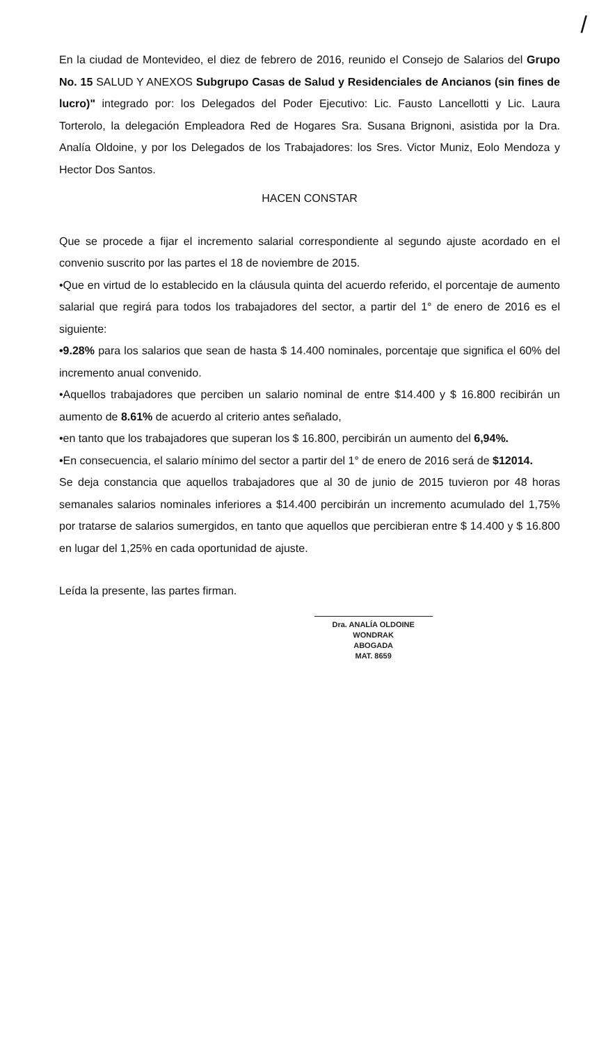/
En la ciudad de Montevideo, el diez de febrero de 2016, reunido el Consejo de Salarios del Grupo No. 15 SALUD Y ANEXOS Subgrupo Casas de Salud y Residenciales de Ancianos (sin fines de lucro)" integrado por: los Delegados del Poder Ejecutivo: Lic. Fausto Lancellotti y Lic. Laura Torterolo, la delegación Empleadora Red de Hogares Sra. Susana Brignoni, asistida por la Dra. Analía Oldoine, y por los Delegados de los Trabajadores: los Sres. Victor Muniz, Eolo Mendoza y Hector Dos Santos.
HACEN CONSTAR
Que se procede a fijar el incremento salarial correspondiente al segundo ajuste acordado en el convenio suscrito por las partes el 18 de noviembre de 2015.
•Que en virtud de lo establecido en la cláusula quinta del acuerdo referido, el porcentaje de aumento salarial que regirá para todos los trabajadores del sector, a partir del 1° de enero de 2016 es el siguiente:
•9.28% para los salarios que sean de hasta $ 14.400 nominales, porcentaje que significa el 60% del incremento anual convenido.
•Aquellos trabajadores que perciben un salario nominal de entre $14.400 y $ 16.800 recibirán un aumento de 8.61% de acuerdo al criterio antes señalado,
•en tanto que los trabajadores que superan los $ 16.800, percibirán un aumento del 6,94%.
•En consecuencia, el salario mínimo del sector a partir del 1° de enero de 2016 será de $12014.
Se deja constancia que aquellos trabajadores que al 30 de junio de 2015 tuvieron por 48 horas semanales salarios nominales inferiores a $14.400 percibirán un incremento acumulado del 1,75% por tratarse de salarios sumergidos, en tanto que aquellos que percibieran entre $ 14.400 y $ 16.800 en lugar del 1,25% en cada oportunidad de ajuste.
Leída la presente, las partes firman.
Dra. ANALÍA OLDOINE WONDRAK
ABOGADA
MAT. 8659